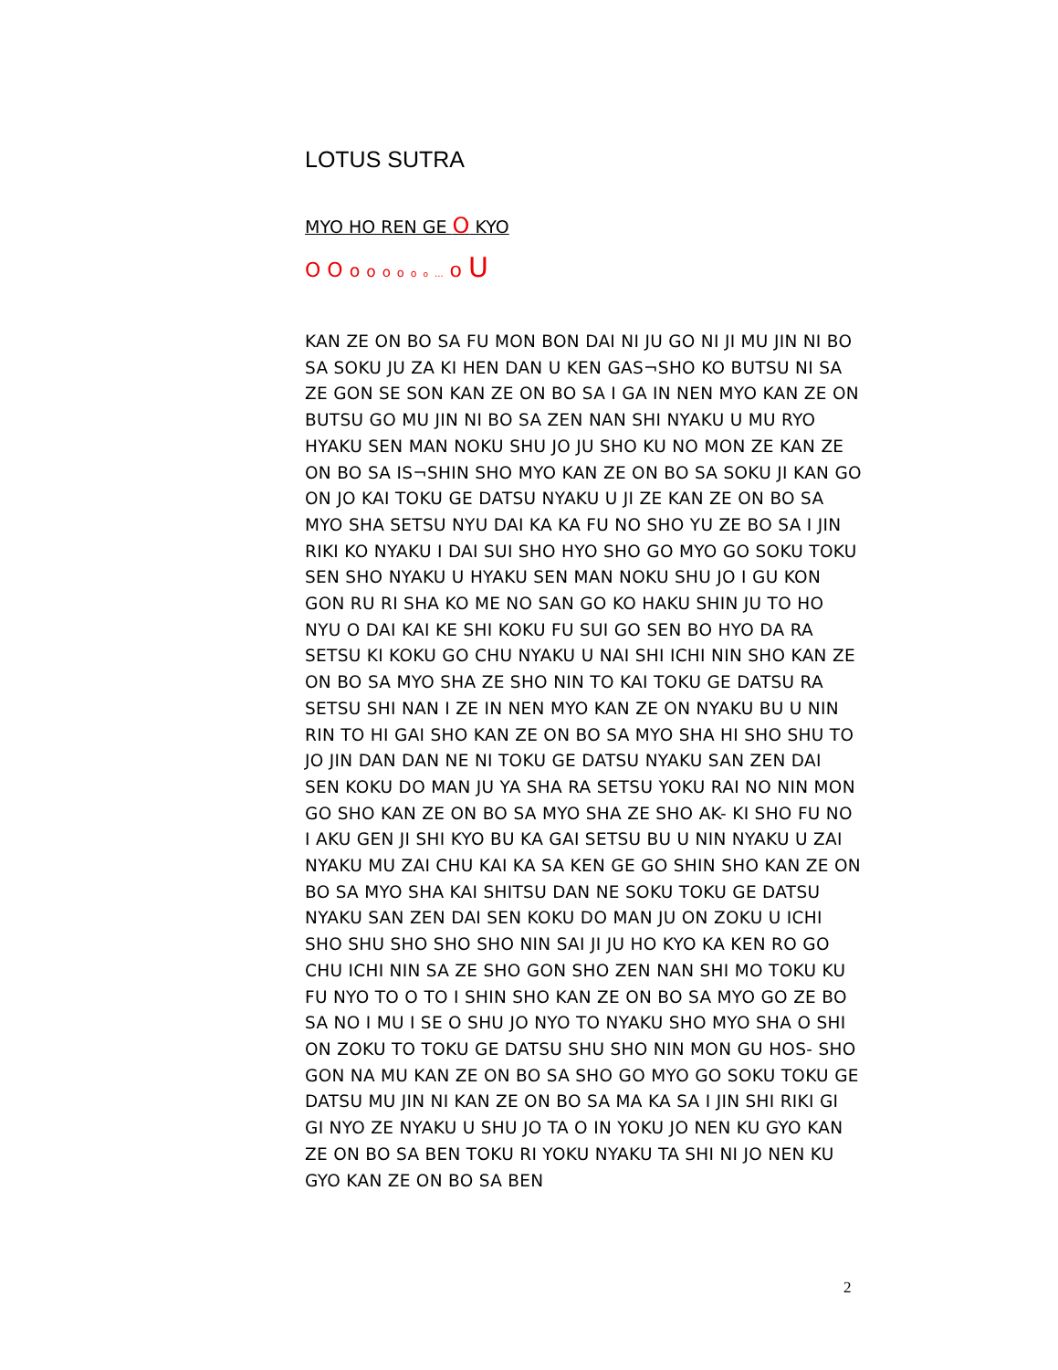LOTUS SUTRA
MYO HO REN GE O KYO
O O o o o o o o ... o U
KAN ZE ON BO SA FU MON BON DAI NI JU GO NI JI MU JIN NI BO SA SOKU JU ZA KI HEN DAN U KEN GAS¬SHO KO BUTSU NI SA ZE GON SE SON KAN ZE ON BO SA I GA IN NEN MYO KAN ZE ON BUTSU GO MU JIN NI BO SA ZEN NAN SHI NYAKU U MU RYO HYAKU SEN MAN NOKU SHU JO JU SHO KU NO MON ZE KAN ZE ON BO SA IS¬SHIN SHO MYO KAN ZE ON BO SA SOKU JI KAN GO ON JO KAI TOKU GE DATSU NYAKU U JI ZE KAN ZE ON BO SA MYO SHA SETSU NYU DAI KA KA FU NO SHO YU ZE BO SA I JIN RIKI KO NYAKU I DAI SUI SHO HYO SHO GO MYO GO SOKU TOKU SEN SHO NYAKU U HYAKU SEN MAN NOKU SHU JO I GU KON GON RU RI SHA KO ME NO SAN GO KO HAKU SHIN JU TO HO NYU O DAI KAI KE SHI KOKU FU SUI GO SEN BO HYO DA RA SETSU KI KOKU GO CHU NYAKU U NAI SHI ICHI NIN SHO KAN ZE ON BO SA MYO SHA ZE SHO NIN TO KAI TOKU GE DATSU RA SETSU SHI NAN I ZE IN NEN MYO KAN ZE ON NYAKU BU U NIN RIN TO HI GAI SHO KAN ZE ON BO SA MYO SHA HI SHO SHU TO JO JIN DAN DAN NE NI TOKU GE DATSU NYAKU SAN ZEN DAI SEN KOKU DO MAN JU YA SHA RA SETSU YOKU RAI NO NIN MON GO SHO KAN ZE ON BO SA MYO SHA ZE SHO AK- KI SHO FU NO I AKU GEN JI SHI KYO BU KA GAI SETSU BU U NIN NYAKU U ZAI NYAKU MU ZAI CHU KAI KA SA KEN GE GO SHIN SHO KAN ZE ON BO SA MYO SHA KAI SHITSU DAN NE SOKU TOKU GE DATSU NYAKU SAN ZEN DAI SEN KOKU DO MAN JU ON ZOKU U ICHI SHO SHU SHO SHO SHO NIN SAI JI JU HO KYO KA KEN RO GO CHU ICHI NIN SA ZE SHO GON SHO ZEN NAN SHI MO TOKU KU FU NYO TO O TO I SHIN SHO KAN ZE ON BO SA MYO GO ZE BO SA NO I MU I SE O SHU JO NYO TO NYAKU SHO MYO SHA O SHI ON ZOKU TO TOKU GE DATSU SHU SHO NIN MON GU HOS- SHO GON NA MU KAN ZE ON BO SA SHO GO MYO GO SOKU TOKU GE DATSU MU JIN NI KAN ZE ON BO SA MA KA SA I JIN SHI RIKI GI GI NYO ZE NYAKU U SHU JO TA O IN YOKU JO NEN KU GYO KAN ZE ON BO SA BEN TOKU RI YOKU NYAKU TA SHI NI JO NEN KU GYO KAN ZE ON BO SA BEN
2